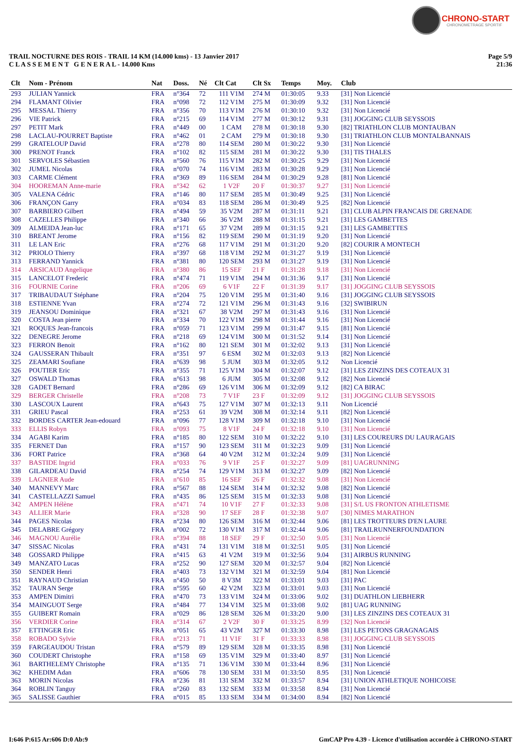CHRONO-START
CHRONOMETRAGE SPORTIF
TRAIL NOCTURNE DES ROIS - TRAIL 14 KM (14.000 kms) - 13 Janvier 2017
C L A S S E M E N T G E N E R A L - 14.000 Kms
Page 5/9
21:36
| Clt | Nom - Prénom | Nat | Doss. | Né | Clt Cat | Clt Sx | Temps | Moy. | Club |
| --- | --- | --- | --- | --- | --- | --- | --- | --- | --- |
| 293 | JULIAN Yannick | FRA | n°364 | 72 | 111 V1M | 274 M | 01:30:05 | 9.33 | [31] Non Licencié |
| 294 | FLAMANT Olivier | FRA | n°098 | 72 | 112 V1M | 275 M | 01:30:09 | 9.32 | [31] Non Licencié |
| 295 | MESSAL Thierry | FRA | n°356 | 70 | 113 V1M | 276 M | 01:30:10 | 9.32 | [31] Non Licencié |
| 296 | VIE Patrick | FRA | n°215 | 69 | 114 V1M | 277 M | 01:30:12 | 9.31 | [31] JOGGING CLUB SEYSSOIS |
| 297 | PETIT Mark | FRA | n°449 | 00 | 1 CAM | 278 M | 01:30:18 | 9.30 | [82] TRIATHLON CLUB MONTAUBAN |
| 298 | LACLAU-POURRET Baptiste | FRA | n°462 | 01 | 2 CAM | 279 M | 01:30:18 | 9.30 | [31] TRIATHLON CLUB MONTALBANNAIS |
| 299 | GRATELOUP David | FRA | n°278 | 80 | 114 SEM | 280 M | 01:30:22 | 9.30 | [31] Non Licencié |
| 300 | PRENOT Franck | FRA | n°102 | 82 | 115 SEM | 281 M | 01:30:22 | 9.30 | [31] TIS THALES |
| 301 | SERVOLES Sébastien | FRA | n°560 | 76 | 115 V1M | 282 M | 01:30:25 | 9.29 | [31] Non Licencié |
| 302 | JUMEL Nicolas | FRA | n°070 | 74 | 116 V1M | 283 M | 01:30:28 | 9.29 | [31] Non Licencié |
| 303 | CARME Clément | FRA | n°369 | 89 | 116 SEM | 284 M | 01:30:29 | 9.28 | [81] Non Licencié |
| 304 | HOOREMAN Anne-marie | FRA | n°342 | 62 | 1 V2F | 20 F | 01:30:37 | 9.27 | [31] Non Licencié |
| 305 | VALENA Cédric | FRA | n°146 | 80 | 117 SEM | 285 M | 01:30:49 | 9.25 | [31] Non Licencié |
| 306 | FRANÇON Garry | FRA | n°034 | 83 | 118 SEM | 286 M | 01:30:49 | 9.25 | [82] Non Licencié |
| 307 | BARBIERO Gilbert | FRA | n°494 | 59 | 35 V2M | 287 M | 01:31:11 | 9.21 | [31] CLUB ALPIN FRANCAIS DE GRENADE |
| 308 | CAZELLES Philippe | FRA | n°340 | 66 | 36 V2M | 288 M | 01:31:15 | 9.21 | [31] LES GAMBETTES |
| 309 | ALMEIDA Jean-luc | FRA | n°171 | 65 | 37 V2M | 289 M | 01:31:15 | 9.21 | [31] LES GAMBETTES |
| 310 | BREANT Jerome | FRA | n°156 | 82 | 119 SEM | 290 M | 01:31:19 | 9.20 | [31] Non Licencié |
| 311 | LE LAN Eric | FRA | n°276 | 68 | 117 V1M | 291 M | 01:31:20 | 9.20 | [82] COURIR A MONTECH |
| 312 | PRIOLO Thierry | FRA | n°397 | 68 | 118 V1M | 292 M | 01:31:27 | 9.19 | [31] Non Licencié |
| 313 | FERRAND Yannick | FRA | n°381 | 80 | 120 SEM | 293 M | 01:31:27 | 9.19 | [31] Non Licencié |
| 314 | ARSICAUD Angelique | FRA | n°380 | 86 | 15 SEF | 21 F | 01:31:28 | 9.18 | [31] Non Licencié |
| 315 | LANCELOT Frederic | FRA | n°474 | 71 | 119 V1M | 294 M | 01:31:36 | 9.17 | [31] Non Licencié |
| 316 | FOURNIE Corine | FRA | n°206 | 69 | 6 V1F | 22 F | 01:31:39 | 9.17 | [31] JOGGING CLUB SEYSSOIS |
| 317 | TRIBAUDAUT Stéphane | FRA | n°204 | 75 | 120 V1M | 295 M | 01:31:40 | 9.16 | [31] JOGGING CLUB SEYSSOIS |
| 318 | ESTIENNE Yvan | FRA | n°274 | 72 | 121 V1M | 296 M | 01:31:43 | 9.16 | [32] SWIBIRUN |
| 319 | JEANSOU Dominique | FRA | n°321 | 67 | 38 V2M | 297 M | 01:31:43 | 9.16 | [31] Non Licencié |
| 320 | COSTA Jean pierre | FRA | n°334 | 70 | 122 V1M | 298 M | 01:31:44 | 9.16 | [31] Non Licencié |
| 321 | ROQUES Jean-francois | FRA | n°059 | 71 | 123 V1M | 299 M | 01:31:47 | 9.15 | [81] Non Licencié |
| 322 | DENEGRE Jerome | FRA | n°218 | 69 | 124 V1M | 300 M | 01:31:52 | 9.14 | [31] Non Licencié |
| 323 | FERRON Benoit | FRA | n°162 | 80 | 121 SEM | 301 M | 01:32:02 | 9.13 | [31] Non Licencié |
| 324 | GAUSSERAN Thibault | FRA | n°351 | 97 | 6 ESM | 302 M | 01:32:03 | 9.13 | [82] Non Licencié |
| 325 | ZEAMARI Soufiane | FRA | n°639 | 98 | 5 JUM | 303 M | 01:32:05 | 9.12 | Non Licencié |
| 326 | POUTIER Eric | FRA | n°355 | 71 | 125 V1M | 304 M | 01:32:07 | 9.12 | [31] LES ZINZINS DES COTEAUX 31 |
| 327 | OSWALD Thomas | FRA | n°613 | 98 | 6 JUM | 305 M | 01:32:08 | 9.12 | [82] Non Licencié |
| 328 | GADET Bernard | FRA | n°286 | 69 | 126 V1M | 306 M | 01:32:09 | 9.12 | [82] CA BIRAC |
| 329 | BERGER Christelle | FRA | n°208 | 73 | 7 V1F | 23 F | 01:32:09 | 9.12 | [31] JOGGING CLUB SEYSSOIS |
| 330 | LASCOUX Laurent | FRA | n°643 | 75 | 127 V1M | 307 M | 01:32:13 | 9.11 | Non Licencié |
| 331 | GRIEU Pascal | FRA | n°253 | 61 | 39 V2M | 308 M | 01:32:14 | 9.11 | [82] Non Licencié |
| 332 | BORDES CARTER Jean-edouard | FRA | n°096 | 77 | 128 V1M | 309 M | 01:32:18 | 9.10 | [31] Non Licencié |
| 333 | ELLIS Robyn | FRA | n°093 | 75 | 8 V1F | 24 F | 01:32:18 | 9.10 | [31] Non Licencié |
| 334 | AGABI Karim | FRA | n°185 | 80 | 122 SEM | 310 M | 01:32:22 | 9.10 | [31] LES COUREURS DU LAURAGAIS |
| 335 | FERNET Dan | FRA | n°157 | 90 | 123 SEM | 311 M | 01:32:23 | 9.09 | [31] Non Licencié |
| 336 | FORT Patrice | FRA | n°368 | 64 | 40 V2M | 312 M | 01:32:24 | 9.09 | [31] Non Licencié |
| 337 | BASTIDE Ingrid | FRA | n°033 | 76 | 9 V1F | 25 F | 01:32:27 | 9.09 | [81] UAGRUNNING |
| 338 | GILARDEAU David | FRA | n°254 | 74 | 129 V1M | 313 M | 01:32:27 | 9.09 | [82] Non Licencié |
| 339 | LAGNIER Aude | FRA | n°610 | 85 | 16 SEF | 26 F | 01:32:32 | 9.08 | [31] Non Licencié |
| 340 | MANNEVY Marc | FRA | n°567 | 88 | 124 SEM | 314 M | 01:32:32 | 9.08 | [82] Non Licencié |
| 341 | CASTELLAZZI Samuel | FRA | n°435 | 86 | 125 SEM | 315 M | 01:32:33 | 9.08 | [31] Non Licencié |
| 342 | AMPEN Hélène | FRA | n°471 | 74 | 10 V1F | 27 F | 01:32:33 | 9.08 | [31] S/L US FRONTON ATHLETISME |
| 343 | ALLIER Marie | FRA | n°328 | 90 | 17 SEF | 28 F | 01:32:38 | 9.07 | [30] NIMES MARATHON |
| 344 | PAGES Nicolas | FRA | n°234 | 80 | 126 SEM | 316 M | 01:32:44 | 9.06 | [81] LES TROTTEURS D'EN LAURE |
| 345 | DELABRE Grégory | FRA | n°002 | 72 | 130 V1M | 317 M | 01:32:44 | 9.06 | [81] TRAILRUNNERFOUNDATION |
| 346 | MAGNOU Aurélie | FRA | n°394 | 88 | 18 SEF | 29 F | 01:32:50 | 9.05 | [31] Non Licencié |
| 347 | SISSAC Nicolas | FRA | n°431 | 74 | 131 V1M | 318 M | 01:32:51 | 9.05 | [31] Non Licencié |
| 348 | GOSSARD Philippe | FRA | n°415 | 63 | 41 V2M | 319 M | 01:32:56 | 9.04 | [31] AIRBUS RUNNING |
| 349 | MANZATO Lucas | FRA | n°252 | 90 | 127 SEM | 320 M | 01:32:57 | 9.04 | [82] Non Licencié |
| 350 | SENDER Henri | FRA | n°403 | 73 | 132 V1M | 321 M | 01:32:59 | 9.04 | [81] Non Licencié |
| 351 | RAYNAUD Christian | FRA | n°450 | 50 | 8 V3M | 322 M | 01:33:01 | 9.03 | [31] PAC |
| 352 | TAURAN Serge | FRA | n°595 | 60 | 42 V2M | 323 M | 01:33:01 | 9.03 | [31] Non Licencié |
| 353 | AMPEN Dimitri | FRA | n°470 | 73 | 133 V1M | 324 M | 01:33:06 | 9.02 | [31] DUATHLON LIEBHERR |
| 354 | MAINGUOT Serge | FRA | n°484 | 77 | 134 V1M | 325 M | 01:33:08 | 9.02 | [81] UAG RUNNING |
| 355 | GUIBERT Romain | FRA | n°029 | 86 | 128 SEM | 326 M | 01:33:20 | 9.00 | [31] LES ZINZINS DES COTEAUX 31 |
| 356 | VERDIER Corine | FRA | n°314 | 67 | 2 V2F | 30 F | 01:33:25 | 8.99 | [32] Non Licencié |
| 357 | ETTINGER Eric | FRA | n°051 | 65 | 43 V2M | 327 M | 01:33:30 | 8.98 | [31] LES PETONS GRAGNAGAIS |
| 358 | ROBADO Sylvie | FRA | n°213 | 71 | 11 V1F | 31 F | 01:33:33 | 8.98 | [31] JOGGING CLUB SEYSSOIS |
| 359 | FARGEAUDOU Tristan | FRA | n°579 | 89 | 129 SEM | 328 M | 01:33:35 | 8.98 | [31] Non Licencié |
| 360 | COUDERT Christophe | FRA | n°158 | 69 | 135 V1M | 329 M | 01:33:40 | 8.97 | [31] Non Licencié |
| 361 | BARTHELEMY Christophe | FRA | n°135 | 71 | 136 V1M | 330 M | 01:33:44 | 8.96 | [31] Non Licencié |
| 362 | KHEDIM Adan | FRA | n°606 | 78 | 130 SEM | 331 M | 01:33:50 | 8.95 | [31] Non Licencié |
| 363 | MORIN Nicolas | FRA | n°236 | 81 | 131 SEM | 332 M | 01:33:57 | 8.94 | [31] UNION ATHLETIQUE NOHICOISE |
| 364 | ROBLIN Tanguy | FRA | n°260 | 83 | 132 SEM | 333 M | 01:33:58 | 8.94 | [31] Non Licencié |
| 365 | SALISSE Gauthier | FRA | n°015 | 85 | 133 SEM | 334 M | 01:34:00 | 8.94 | [82] Non Licencié |
I:646 P:615 Ar:606 D:0 Ab:9 GmCAP Pro 4.39 - Licence d'utilisation accordée à CHRONO-START